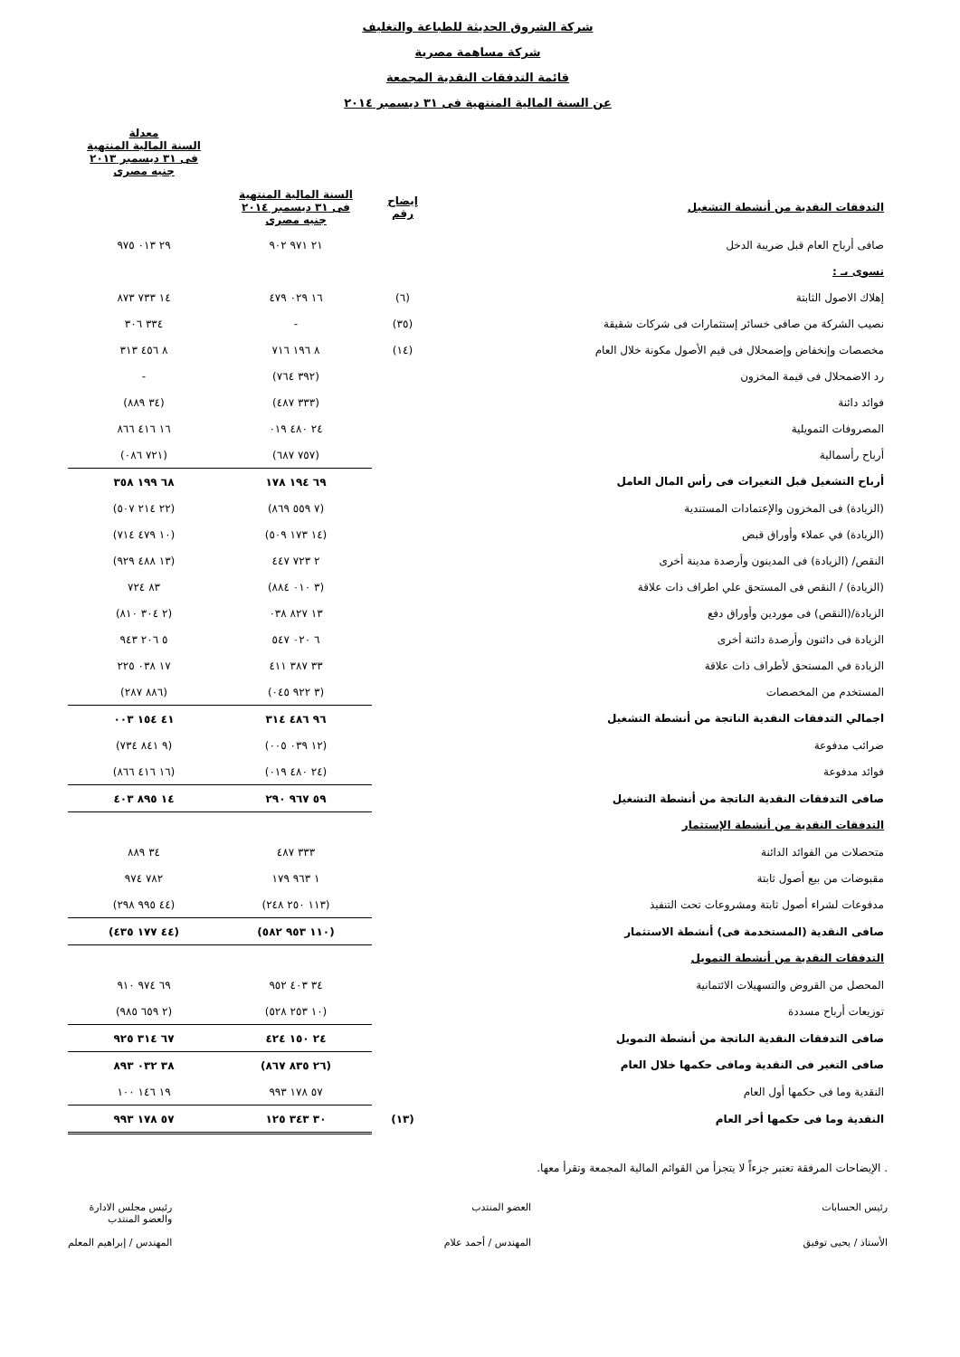شركة الشروق الحديثة للطباعة والتغليف
شركة مساهمة مصرية
قائمة التدفقات النقدية المجمعة
عن السنة المالية المنتهية فى ٣١ ديسمبر ٢٠١٤
| | | | معدلة السنة المالية المنتهية فى ٣١ ديسمبر ٢٠١٣ جنيه مصرى |
| --- | --- | --- | --- |
| التدفقات النقدية من أنشطة التشغيل | إيضاح رقم | السنة المالية المنتهية فى ٣١ ديسمبر ٢٠١٤ جنيه مصرى | |
| صافى أرباح العام قبل ضريبة الدخل | | ٢١ ٩٧١ ٩٠٢ | ٢٩ ٠١٣ ٩٧٥ |
| تسوى بـ : | | | |
| إهلاك الاصول الثابتة | (٦) | ١٦ ٠٢٩ ٤٧٩ | ١٤ ٧٣٣ ٨٧٣ |
| نصيب الشركة من صافى خسائر إستثمارات فى شركات شقيقة | (٣٥) | - | ٣٣٤ ٣٠٦ |
| مخصصات وإنخفاض وإضمحلال فى قيم الأصول مكونة خلال العام | (١٤) | ٨ ١٩٦ ٧١٦ | ٨ ٤٥٦ ٣١٣ |
| رد الاضمحلال فى قيمة المخزون | | (٣٩٢ ٧٦٤) | - |
| فوائد دائنة | | (٣٣٣ ٤٨٧) | (٣٤ ٨٨٩) |
| المصروفات التمويلية | | ٢٤ ٤٨٠ ٠١٩ | ١٦ ٤١٦ ٨٦٦ |
| أرباح رأسمالية | | (٧٥٧ ٦٨٧) | (٧٢١ ٠٨٦) |
| أرباح التشغيل قبل التغيرات فى رأس المال العامل | | ٦٩ ١٩٤ ١٧٨ | ٦٨ ١٩٩ ٣٥٨ |
| (الزيادة) فى المخزون والإعتمادات المستندية | | (٧ ٥٥٩ ٨٦٩) | (٢٢ ٢١٤ ٥٠٧) |
| (الزيادة) في عملاء وأوراق قبض | | (١٤ ١٧٣ ٥٠٩) | (١٠ ٤٧٩ ٧١٤) |
| النقص/ (الزيادة) فى المدينون وأرصدة مدينة أخرى | | ٢ ٧٢٣ ٤٤٧ | (١٣ ٤٨٨ ٩٢٩) |
| (الزيادة) / النقص فى المستحق علي اطراف ذات علاقة | | (٣ ٠١٠ ٨٨٤) | ٨٣ ٧٢٤ |
| الزيادة/(النقص) فى موردين وأوراق دفع | | ١٣ ٨٢٧ ٠٣٨ | (٢ ٣٠٤ ٨١٠) |
| الزيادة فى دائنون وأرصدة دائنة أخرى | | ٦ ٠٢٠ ٥٤٧ | ٥ ٢٠٦ ٩٤٣ |
| الزيادة في المستحق لأطراف ذات علاقة | | ٣٣ ٣٨٧ ٤١١ | ١٧ ٠٣٨ ٢٢٥ |
| المستخدم من المخصصات | | (٣ ٩٢٢ ٠٤٥) | (٨٨٦ ٢٨٧) |
| اجمالي التدفقات النقدية الناتجة من أنشطة التشغيل | | ٩٦ ٤٨٦ ٣١٤ | ٤١ ١٥٤ ٠٠٣ |
| ضرائب مدفوعة | | (١٢ ٠٣٩ ٠٠٥) | (٩ ٨٤١ ٧٣٤) |
| فوائد مدفوعة | | (٢٤ ٤٨٠ ٠١٩) | (١٦ ٤١٦ ٨٦٦) |
| صافى التدفقات النقدية الناتجة من أنشطة التشغيل | | ٥٩ ٩٦٧ ٢٩٠ | ١٤ ٨٩٥ ٤٠٣ |
| التدفقات النقدية من أنشطة الإستثمار | | | |
| متحصلات من الفوائد الدائنة | | ٣٣٣ ٤٨٧ | ٣٤ ٨٨٩ |
| مقبوضات من بيع أصول ثابتة | | ١ ٩٦٣ ١٧٩ | ٧٨٢ ٩٧٤ |
| مدفوعات لشراء أصول ثابتة ومشروعات تحت التنفيذ | | (١١٣ ٢٥٠ ٢٤٨) | (٤٤ ٩٩٥ ٢٩٨) |
| صافى النقدية (المستخدمة فى) أنشطة الاستثمار | | (١١٠ ٩٥٣ ٥٨٢) | (٤٤ ١٧٧ ٤٣٥) |
| التدفقات النقدية من أنشطة التمويل | | | |
| المحصل من القروض والتسهيلات الائتمانية | | ٣٤ ٤٠٣ ٩٥٢ | ٦٩ ٩٧٤ ٩١٠ |
| توزيعات أرباح مسددة | | (١٠ ٢٥٣ ٥٢٨) | (٢ ٦٥٩ ٩٨٥) |
| صافى التدفقات النقدية الناتجة من أنشطة التمويل | | ٢٤ ١٥٠ ٤٢٤ | ٦٧ ٣١٤ ٩٢٥ |
| صافى التغير فى النقدية ومافى حكمها خلال العام | | (٢٦ ٨٣٥ ٨٦٧) | ٣٨ ٠٣٢ ٨٩٣ |
| النقدية وما فى حكمها أول العام | | ٥٧ ١٧٨ ٩٩٣ | ١٩ ١٤٦ ١٠٠ |
| النقدية وما فى حكمها أخر العام | (١٣) | ٣٠ ٣٤٣ ١٢٥ | ٥٧ ١٧٨ ٩٩٣ |
. الإيضاحات المرفقة تعتبر جزءاً لا يتجزأ من القوائم المالية المجمعة وتقرأ معها.
رئيس الحسابات
الأستاذ / يحيى توفيق
العضو المنتدب
المهندس / أحمد علام
رئيس مجلس الادارة
والعضو المنتدب
المهندس / إبراهيم المعلم